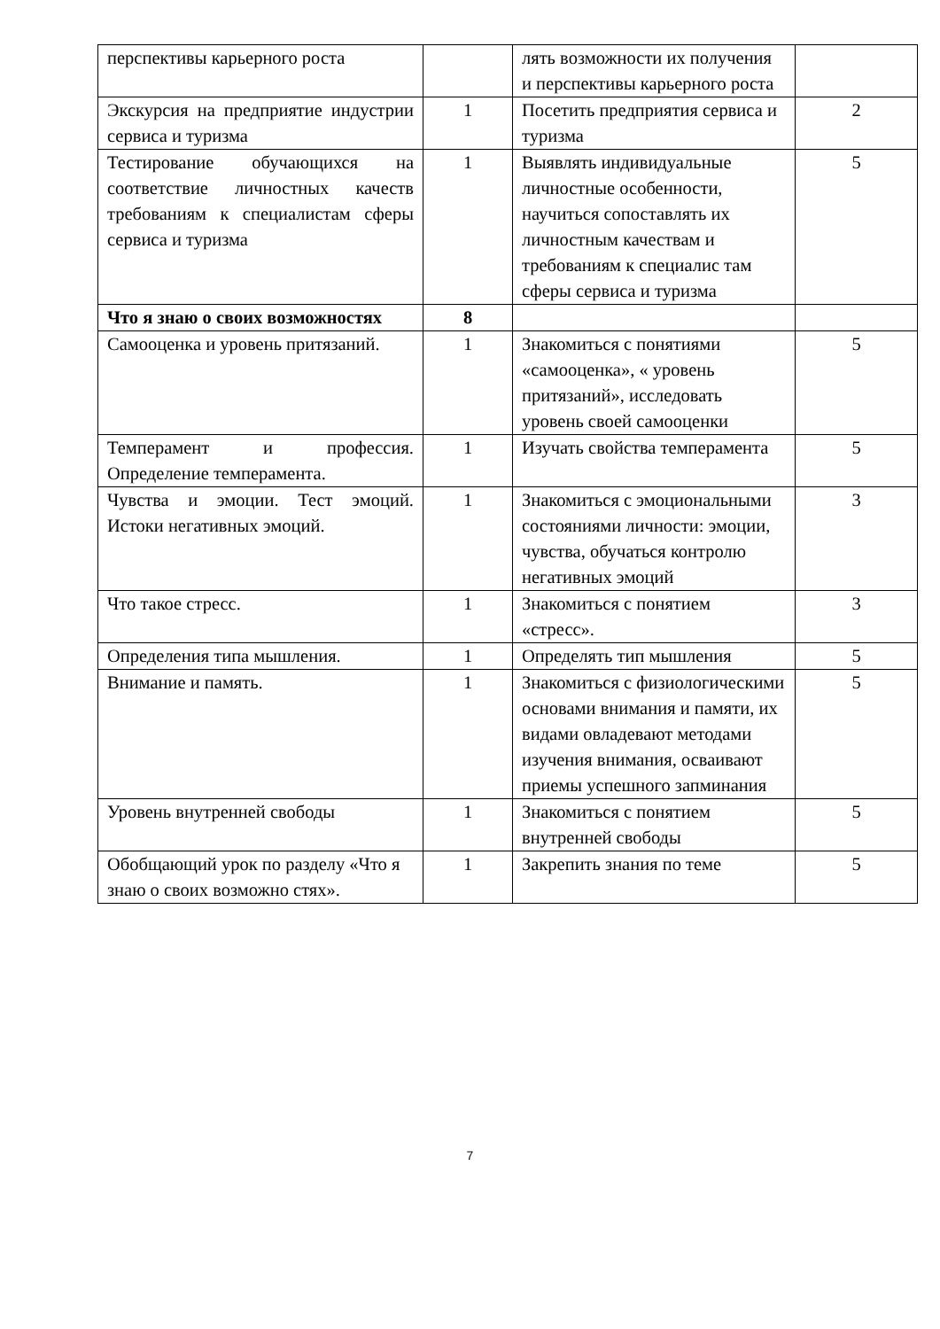| перспективы карьерного роста | | лять возможности их получения и перспективы карьерного роста | |
| Экскурсия на предприятие индустрии сервиса и туризма | 1 | Посетить предприятия сервиса и туризма | 2 |
| Тестирование обучающихся на соответствие личностных качеств требованиям к специалистам сферы сервиса и туризма | 1 | Выявлять индивидуальные личностные особенности, научиться сопоставлять их личностным качествам и требованиям к специалис там сферы сервиса и туризма | 5 |
| Что я знаю о своих возможностях | 8 | | |
| Самооценка и уровень притязаний. | 1 | Знакомиться с понятиями «самооценка», « уровень притязаний», исследовать уровень своей самооценки | 5 |
| Темперамент и профессия. Определение темперамента. | 1 | Изучать свойства темперамента | 5 |
| Чувства и эмоции. Тест эмоций. Истоки негативных эмоций. | 1 | Знакомиться с эмоциональными состояниями личности: эмоции, чувства, обучаться контролю негативных эмоций | 3 |
| Что такое стресс. | 1 | Знакомиться с понятием «стресс». | 3 |
| Определения типа мышления. | 1 | Определять тип мышления | 5 |
| Внимание и память. | 1 | Знакомиться с физиологическими основами внимания и памяти, их видами овладевают методами изучения внимания, осваивают приемы успешного запминания | 5 |
| Уровень внутренней свободы | 1 | Знакомиться с понятием внутренней свободы | 5 |
| Обобщающий урок по разделу «Что я знаю о своих возможно стях». | 1 | Закрепить знания по теме | 5 |
7